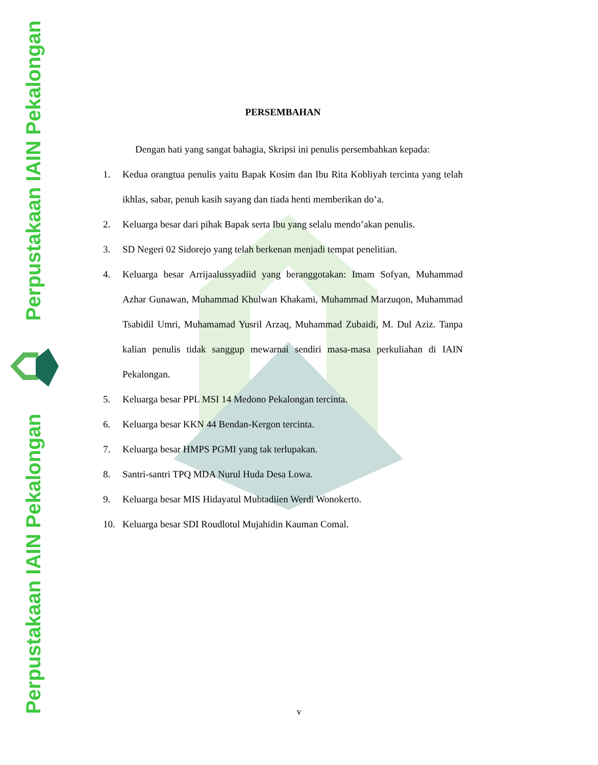Perpustakaan IAIN Pekalongan
Perpustakaan IAIN Pekalongan
PERSEMBAHAN
Dengan hati yang sangat bahagia, Skripsi ini penulis persembahkan kepada:
1. Kedua orangtua penulis yaitu Bapak Kosim dan Ibu Rita Kobliyah tercinta yang telah ikhlas, sabar, penuh kasih sayang dan tiada henti memberikan do’a.
2. Keluarga besar dari pihak Bapak serta Ibu yang selalu mendo’akan penulis.
3. SD Negeri 02 Sidorejo yang telah berkenan menjadi tempat penelitian.
4. Keluarga besar Arrijaalussyadiid yang beranggotakan: Imam Sofyan, Muhammad Azhar Gunawan, Muhammad Khulwan Khakami, Muhammad Marzuqon, Muhammad Tsabidil Umri, Muhamamad Yusril Arzaq, Muhammad Zubaidi, M. Dul Aziz. Tanpa kalian penulis tidak sanggup mewarnai sendiri masa-masa perkuliahan di IAIN Pekalongan.
5. Keluarga besar PPL MSI 14 Medono Pekalongan tercinta.
6. Keluarga besar KKN 44 Bendan-Kergon tercinta.
7. Keluarga besar HMPS PGMI yang tak terlupakan.
8. Santri-santri TPQ MDA Nurul Huda Desa Lowa.
9. Keluarga besar MIS Hidayatul Mubtadiien Werdi Wonokerto.
10. Keluarga besar SDI Roudlotul Mujahidin Kauman Comal.
v